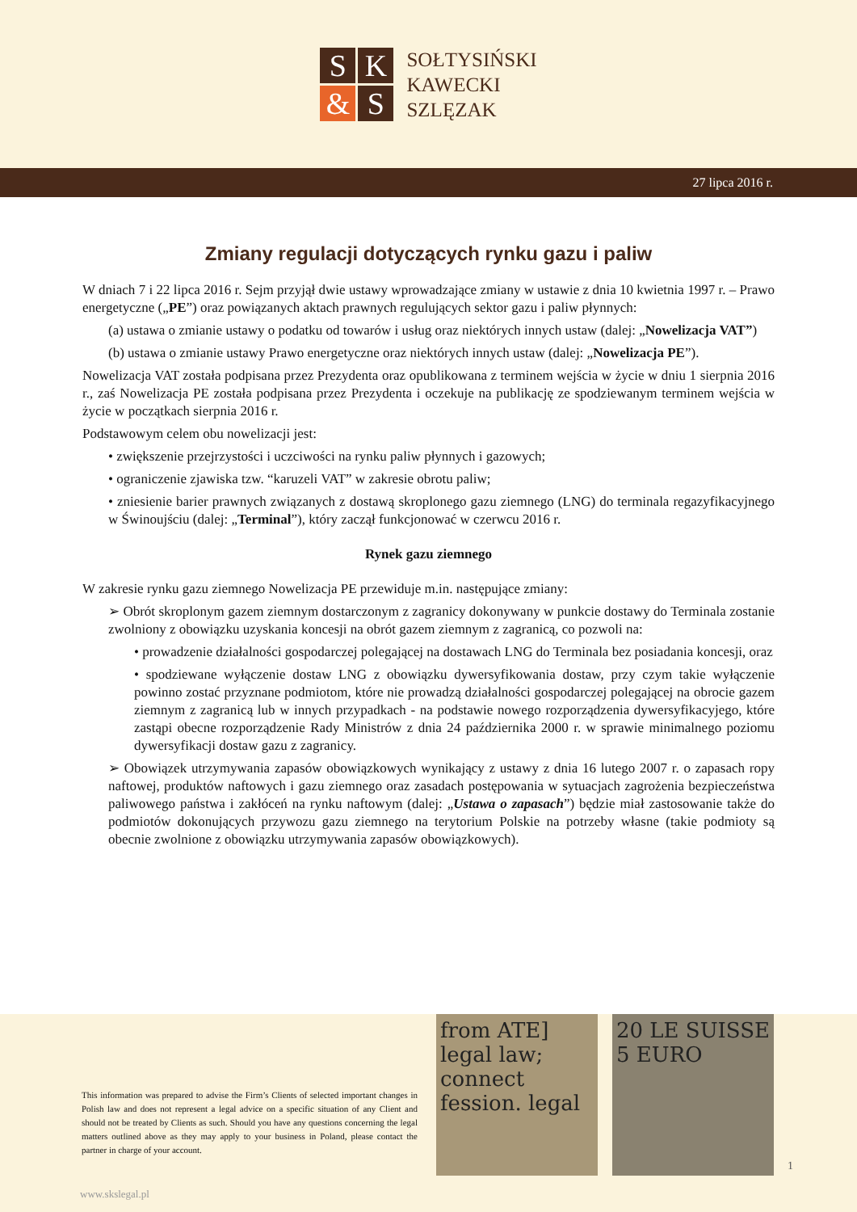S
K
&
S
SOŁTYSIŃSKI
KAWECKI
SZLĘZAK
27 lipca 2016 r.
Zmiany regulacji dotyczących rynku gazu i paliw
W dniach 7 i 22 lipca 2016 r. Sejm przyjął dwie ustawy wprowadzające zmiany w ustawie z dnia 10 kwietnia 1997 r. – Prawo energetyczne („PE”) oraz powiązanych aktach prawnych regulujących sektor gazu i paliw płynnych:
(a) ustawa o zmianie ustawy o podatku od towarów i usług oraz niektórych innych ustaw (dalej: „Nowelizacja VAT”)
(b) ustawa o zmianie ustawy Prawo energetyczne oraz niektórych innych ustaw (dalej: „Nowelizacja PE”).
Nowelizacja VAT została podpisana przez Prezydenta oraz opublikowana z terminem wejścia w życie w dniu 1 sierpnia 2016 r., zaś Nowelizacja PE została podpisana przez Prezydenta i oczekuje na publikację ze spodziewanym terminem wejścia w życie w początkach sierpnia 2016 r.
Podstawowym celem obu nowelizacji jest:
• zwiększenie przejrzystości i uczciwości na rynku paliw płynnych i gazowych;
• ograniczenie zjawiska tzw. “karuzeli VAT” w zakresie obrotu paliw;
• zniesienie barier prawnych związanych z dostawą skroplonego gazu ziemnego (LNG) do terminala regazyfikacyjnego w Świnoujściu (dalej: „Terminal”), który zaczął funkcjonować w czerwcu 2016 r.
Rynek gazu ziemnego
W zakresie rynku gazu ziemnego Nowelizacja PE przewiduje m.in. następujące zmiany:
➢ Obrót skroplonym gazem ziemnym dostarczonym z zagranicy dokonywany w punkcie dostawy do Terminala zostanie zwolniony z obowiązku uzyskania koncesji na obrót gazem ziemnym z zagranicą, co pozwoli na:
• prowadzenie działalności gospodarczej polegającej na dostawach LNG do Terminala bez posiadania koncesji, oraz
• spodziewane wyłączenie dostaw LNG z obowiązku dywersyfikowania dostaw, przy czym takie wyłączenie powinno zostać przyznane podmiotom, które nie prowadzą działalności gospodarczej polegającej na obrocie gazem ziemnym z zagranicą lub w innych przypadkach - na podstawie nowego rozporządzenia dywersyfikacyjego, które zastąpi obecne rozporządzenie Rady Ministrów z dnia 24 października 2000 r. w sprawie minimalnego poziomu dywersyfikacji dostaw gazu z zagranicy.
➢ Obowiązek utrzymywania zapasów obowiązkowych wynikający z ustawy z dnia 16 lutego 2007 r. o zapasach ropy naftowej, produktów naftowych i gazu ziemnego oraz zasadach postępowania w sytuacjach zagrożenia bezpieczeństwa paliwowego państwa i zakłóceń na rynku naftowym (dalej: „Ustawa o zapasach”) będzie miał zastosowanie także do podmiotów dokonujących przywozu gazu ziemnego na terytorium Polskie na potrzeby własne (takie podmioty są obecnie zwolnione z obowiązku utrzymywania zapasów obowiązkowych).
This information was prepared to advise the Firm’s Clients of selected important changes in Polish law and does not represent a legal advice on a specific situation of any Client and should not be treated by Clients as such. Should you have any questions concerning the legal matters outlined above as they may apply to your business in Poland, please contact the partner in charge of your account.
from ATE] legal law; connect fession. legal
20 LE SUISSE 5 EURO
1
www.skslegal.pl